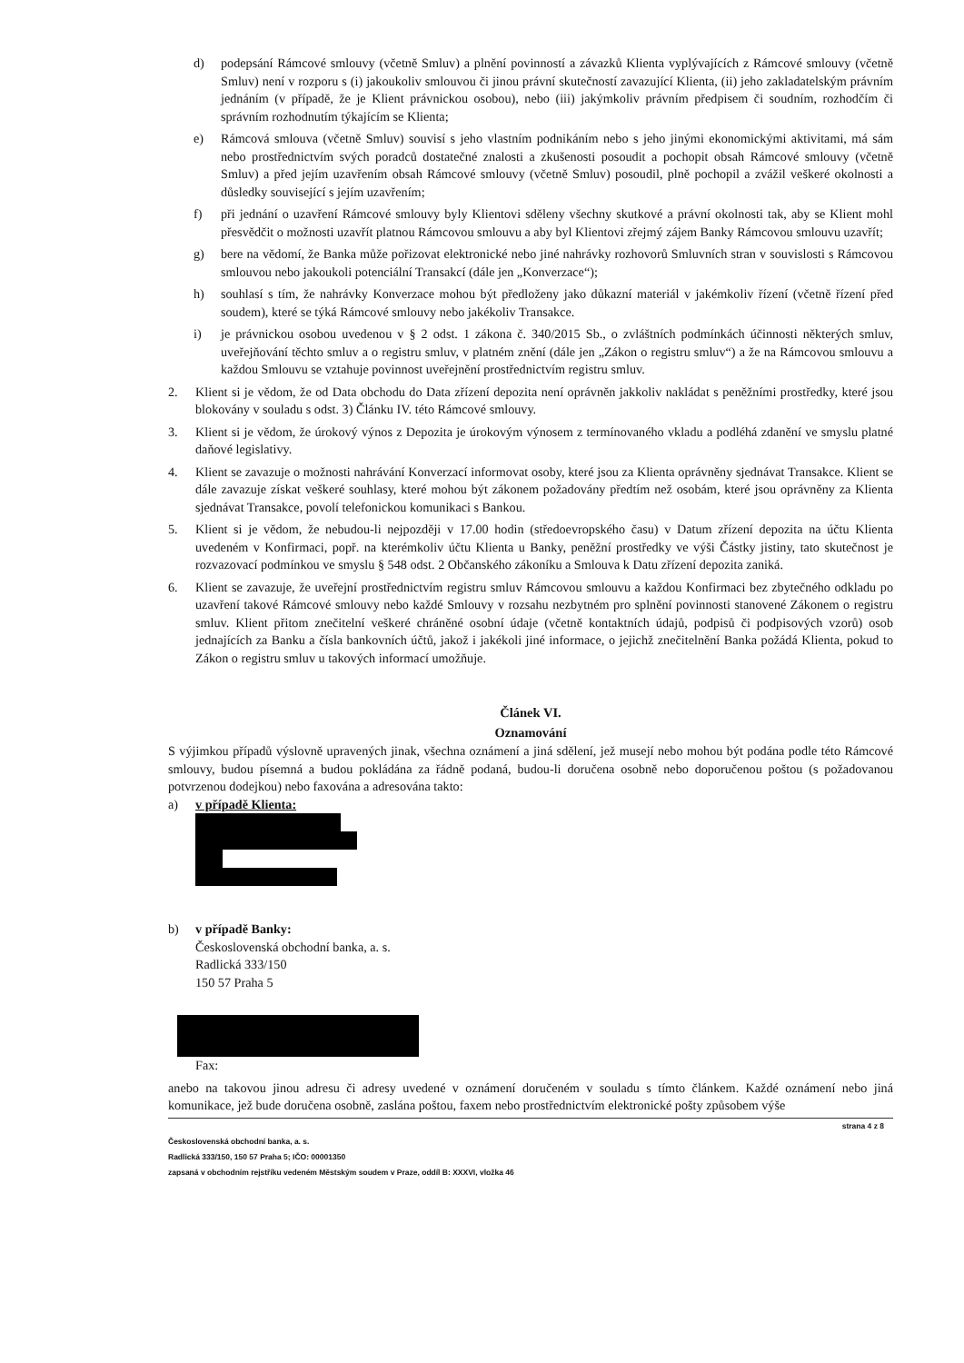d) podepsání Rámcové smlouvy (včetně Smluv) a plnění povinností a závazků Klienta vyplývajících z Rámcové smlouvy (včetně Smluv) není v rozporu s (i) jakoukoliv smlouvou či jinou právní skutečností zavazující Klienta, (ii) jeho zakladatelským právním jednáním (v případě, že je Klient právnickou osobou), nebo (iii) jakýmkoliv právním předpisem či soudním, rozhodčím či správním rozhodnutím týkajícím se Klienta;
e) Rámcová smlouva (včetně Smluv) souvisí s jeho vlastním podnikáním nebo s jeho jinými ekonomickými aktivitami, má sám nebo prostřednictvím svých poradců dostatečné znalosti a zkušenosti posoudit a pochopit obsah Rámcové smlouvy (včetně Smluv) a před jejím uzavřením obsah Rámcové smlouvy (včetně Smluv) posoudil, plně pochopil a zvážil veškeré okolnosti a důsledky související s jejím uzavřením;
f) při jednání o uzavření Rámcové smlouvy byly Klientovi sděleny všechny skutkové a právní okolnosti tak, aby se Klient mohl přesvědčit o možnosti uzavřít platnou Rámcovou smlouvu a aby byl Klientovi zřejmý zájem Banky Rámcovou smlouvu uzavřít;
g) bere na vědomí, že Banka může pořizovat elektronické nebo jiné nahrávky rozhovorů Smluvních stran v souvislosti s Rámcovou smlouvou nebo jakoukoli potenciální Transakcí (dále jen „Konverzace“);
h) souhlasí s tím, že nahrávky Konverzace mohou být předloženy jako důkazní materiál v jakémkoliv řízení (včetně řízení před soudem), které se týká Rámcové smlouvy nebo jakékoliv Transakce.
i) je právnickou osobou uvedenou v § 2 odst. 1 zákona č. 340/2015 Sb., o zvláštních podmínkách účinnosti některých smluv, uveřejňování těchto smluv a o registru smluv, v platném znění (dále jen „Zákon o registru smluv“) a že na Rámcovou smlouvu a každou Smlouvu se vztahuje povinnost uveřejnění prostřednictvím registru smluv.
2. Klient si je vědom, že od Data obchodu do Data zřízení depozita není oprávněn jakkoliv nakládat s peněžními prostředky, které jsou blokovány v souladu s odst. 3) Článku IV. této Rámcové smlouvy.
3. Klient si je vědom, že úrokový výnos z Depozita je úrokovým výnosem z termínovaného vkladu a podléhá zdanění ve smyslu platné daňové legislativy.
4. Klient se zavazuje o možnosti nahrávání Konverzací informovat osoby, které jsou za Klienta oprávněny sjednávat Transakce. Klient se dále zavazuje získat veškeré souhlasy, které mohou být zákonem požadovány předtím než osobám, které jsou oprávněny za Klienta sjednávat Transakce, povolí telefonickou komunikaci s Bankou.
5. Klient si je vědom, že nebudou-li nejpozději v 17.00 hodin (středoevropského času) v Datum zřízení depozita na účtu Klienta uvedeném v Konfirmaci, popř. na kterémkoliv účtu Klienta u Banky, peněžní prostředky ve výši Částky jistiny, tato skutečnost je rozvazovací podmínkou ve smyslu § 548 odst. 2 Občanského zákoníku a Smlouva k Datu zřízení depozita zaniká.
6. Klient se zavazuje, že uveřejní prostřednictvím registru smluv Rámcovou smlouvu a každou Konfirmaci bez zbytečného odkladu po uzavření takové Rámcové smlouvy nebo každé Smlouvy v rozsahu nezbytném pro splnění povinnosti stanovené Zákonem o registru smluv. Klient přitom znečitelní veškeré chráněné osobní údaje (včetně kontaktních údajů, podpisů či podpisových vzorů) osob jednajících za Banku a čísla bankovních účtů, jakož i jakékoli jiné informace, o jejichž znečitelnění Banka požádá Klienta, pokud to Zákon o registru smluv u takových informací umožňuje.
Článek VI.
Oznamování
S výjimkou případů výslovně upravených jinak, všechna oznámení a jiná sdělení, jež musejí nebo mohou být podána podle této Rámcové smlouvy, budou písemná a budou pokládána za řádně podaná, budou-li doručena osobně nebo doporučenou poštou (s požadovanou potvrzenou dodejkou) nebo faxována a adresována takto:
a) v případě Klienta:
b) v případě Banky:
Československá obchodní banka, a. s.
Radlická 333/150
150 57 Praha 5
Fax:
anebo na takovou jinou adresu či adresy uvedené v oznámení doručeném v souladu s tímto článkem. Každé oznámení nebo jiná komunikace, jež bude doručena osobně, zaslána poštou, faxem nebo prostřednictvím elektronické pošty způsobem výše
strana 4 z 8
Československá obchodní banka, a. s.
Radlická 333/150, 150 57 Praha 5; IČO: 00001350
zapsaná v obchodním rejstříku vedeném Městským soudem v Praze, oddíl B: XXXVI, vložka 46